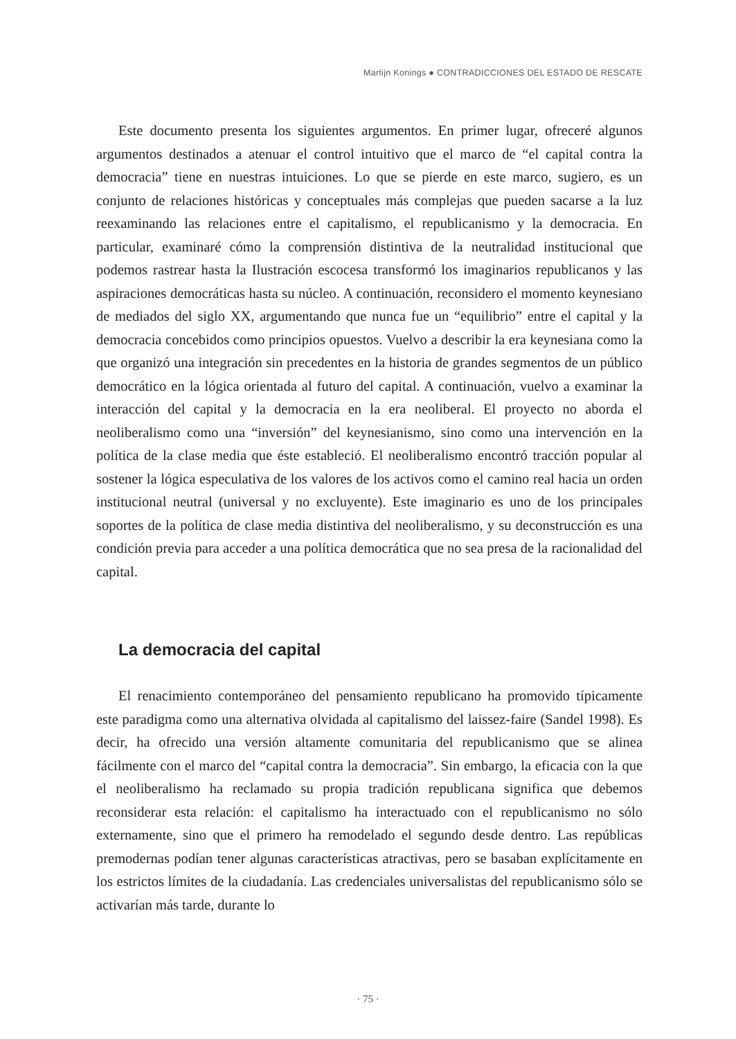Martijn Konings ● CONTRADICCIONES DEL ESTADO DE RESCATE
Este documento presenta los siguientes argumentos. En primer lugar, ofreceré algunos argumentos destinados a atenuar el control intuitivo que el marco de “el capital contra la democracia” tiene en nuestras intuiciones. Lo que se pierde en este marco, sugiero, es un conjunto de relaciones históricas y conceptuales más complejas que pueden sacarse a la luz reexaminando las relaciones entre el capitalismo, el republicanismo y la democracia. En particular, examinaré cómo la comprensión distintiva de la neutralidad institucional que podemos rastrear hasta la Ilustración escocesa transformó los imaginarios republicanos y las aspiraciones democráticas hasta su núcleo. A continuación, reconsidero el momento keynesiano de mediados del siglo XX, argumentando que nunca fue un “equilibrio” entre el capital y la democracia concebidos como principios opuestos. Vuelvo a describir la era keynesiana como la que organizó una integración sin precedentes en la historia de grandes segmentos de un público democrático en la lógica orientada al futuro del capital. A continuación, vuelvo a examinar la interacción del capital y la democracia en la era neoliberal. El proyecto no aborda el neoliberalismo como una “inversión” del keynesianismo, sino como una intervención en la política de la clase media que éste estableció. El neoliberalismo encontró tracción popular al sostener la lógica especulativa de los valores de los activos como el camino real hacia un orden institucional neutral (universal y no excluyente). Este imaginario es uno de los principales soportes de la política de clase media distintiva del neoliberalismo, y su deconstrucción es una condición previa para acceder a una política democrática que no sea presa de la racionalidad del capital.
La democracia del capital
El renacimiento contemporáneo del pensamiento republicano ha promovido típicamente este paradigma como una alternativa olvidada al capitalismo del laissez-faire (Sandel 1998). Es decir, ha ofrecido una versión altamente comunitaria del republicanismo que se alinea fácilmente con el marco del “capital contra la democracia”. Sin embargo, la eficacia con la que el neoliberalismo ha reclamado su propia tradición republicana significa que debemos reconsiderar esta relación: el capitalismo ha interactuado con el republicanismo no sólo externamente, sino que el primero ha remodelado el segundo desde dentro. Las repúblicas premodernas podían tener algunas características atractivas, pero se basaban explícitamente en los estrictos límites de la ciudadanía. Las credenciales universalistas del republicanismo sólo se activarían más tarde, durante lo
· 75 ·